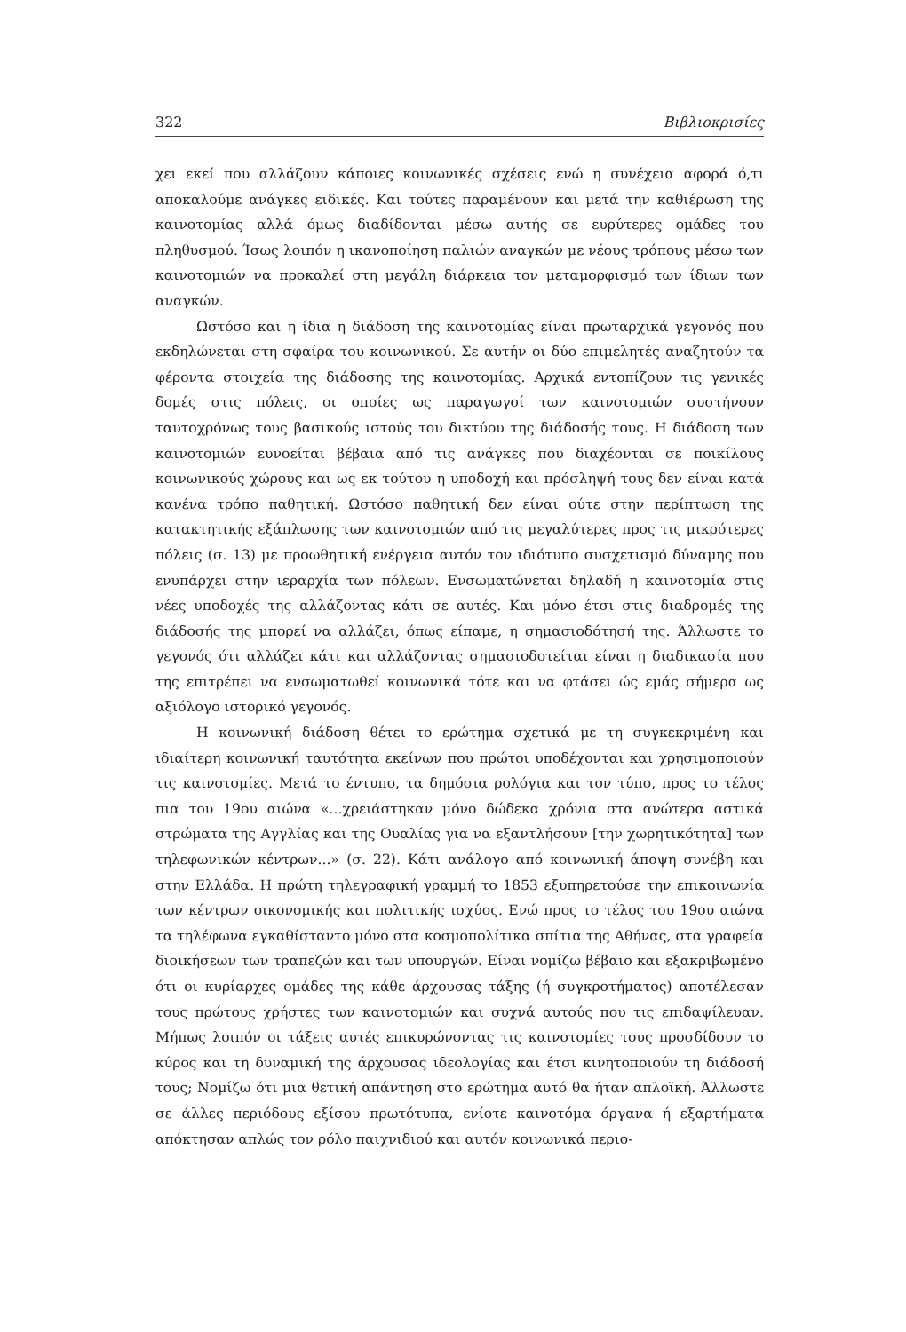322 Βιβλιοκρισίες
χει εκεί που αλλάζουν κάποιες κοινωνικές σχέσεις ενώ η συνέχεια αφορά ό,τι αποκαλούμε ανάγκες ειδικές. Και τούτες παραμένουν και μετά την καθιέρωση της καινοτομίας αλλά όμως διαδίδονται μέσω αυτής σε ευρύτερες ομάδες του πληθυσμού. Ίσως λοιπόν η ικανοποίηση παλιών αναγκών με νέους τρόπους μέσω των καινοτομιών να προκαλεί στη μεγάλη διάρκεια τον μεταμορφισμό των ίδιων των αναγκών.
Ωστόσο και η ίδια η διάδοση της καινοτομίας είναι πρωταρχικά γεγονός που εκδηλώνεται στη σφαίρα του κοινωνικού. Σε αυτήν οι δύο επιμελητές αναζητούν τα φέροντα στοιχεία της διάδοσης της καινοτομίας. Αρχικά εντοπίζουν τις γενικές δομές στις πόλεις, οι οποίες ως παραγωγοί των καινοτομιών συστήνουν ταυτοχρόνως τους βασικούς ιστούς του δικτύου της διάδοσής τους. Η διάδοση των καινοτομιών ευνοείται βέβαια από τις ανάγκες που διαχέονται σε ποικίλους κοινωνικούς χώρους και ως εκ τούτου η υποδοχή και πρόσληψή τους δεν είναι κατά κανένα τρόπο παθητική. Ωστόσο παθητική δεν είναι ούτε στην περίπτωση της κατακτητικής εξάπλωσης των καινοτομιών από τις μεγαλύτερες προς τις μικρότερες πόλεις (σ. 13) με προωθητική ενέργεια αυτόν τον ιδιότυπο συσχετισμό δύναμης που ενυπάρχει στην ιεραρχία των πόλεων. Ενσωματώνεται δηλαδή η καινοτομία στις νέες υποδοχές της αλλάζοντας κάτι σε αυτές. Και μόνο έτσι στις διαδρομές της διάδοσής της μπορεί να αλλάζει, όπως είπαμε, η σημασιοδότησή της. Άλλωστε το γεγονός ότι αλλάζει κάτι και αλλάζοντας σημασιοδοτείται είναι η διαδικασία που της επιτρέπει να ενσωματωθεί κοινωνικά τότε και να φτάσει ώς εμάς σήμερα ως αξιόλογο ιστορικό γεγονός.
Η κοινωνική διάδοση θέτει το ερώτημα σχετικά με τη συγκεκριμένη και ιδιαίτερη κοινωνική ταυτότητα εκείνων που πρώτοι υποδέχονται και χρησιμοποιούν τις καινοτομίες. Μετά το έντυπο, τα δημόσια ρολόγια και τον τύπο, προς το τέλος πια του 19ου αιώνα «...χρειάστηκαν μόνο δώδεκα χρόνια στα ανώτερα αστικά στρώματα της Αγγλίας και της Ουαλίας για να εξαντλήσουν [την χωρητικότητα] των τηλεφωνικών κέντρων...» (σ. 22). Κάτι ανάλογο από κοινωνική άποψη συνέβη και στην Ελλάδα. Η πρώτη τηλεγραφική γραμμή το 1853 εξυπηρετούσε την επικοινωνία των κέντρων οικονομικής και πολιτικής ισχύος. Ενώ προς το τέλος του 19ου αιώνα τα τηλέφωνα εγκαθίσταντο μόνο στα κοσμοπολίτικα σπίτια της Αθήνας, στα γραφεία διοικήσεων των τραπεζών και των υπουργών. Είναι νομίζω βέβαιο και εξακριβωμένο ότι οι κυρίαρχες ομάδες της κάθε άρχουσας τάξης (ή συγκροτήματος) αποτέλεσαν τους πρώτους χρήστες των καινοτομιών και συχνά αυτούς που τις επιδαψίλευαν. Μήπως λοιπόν οι τάξεις αυτές επικυρώνοντας τις καινοτομίες τους προσδίδουν το κύρος και τη δυναμική της άρχουσας ιδεολογίας και έτσι κινητοποιούν τη διάδοσή τους; Νομίζω ότι μια θετική απάντηση στο ερώτημα αυτό θα ήταν απλοϊκή. Άλλωστε σε άλλες περιόδους εξίσου πρωτότυπα, ενίοτε καινοτόμα όργανα ή εξαρτήματα απόκτησαν απλώς τον ρόλο παιχνιδιού και αυτόν κοινωνικά περιο-